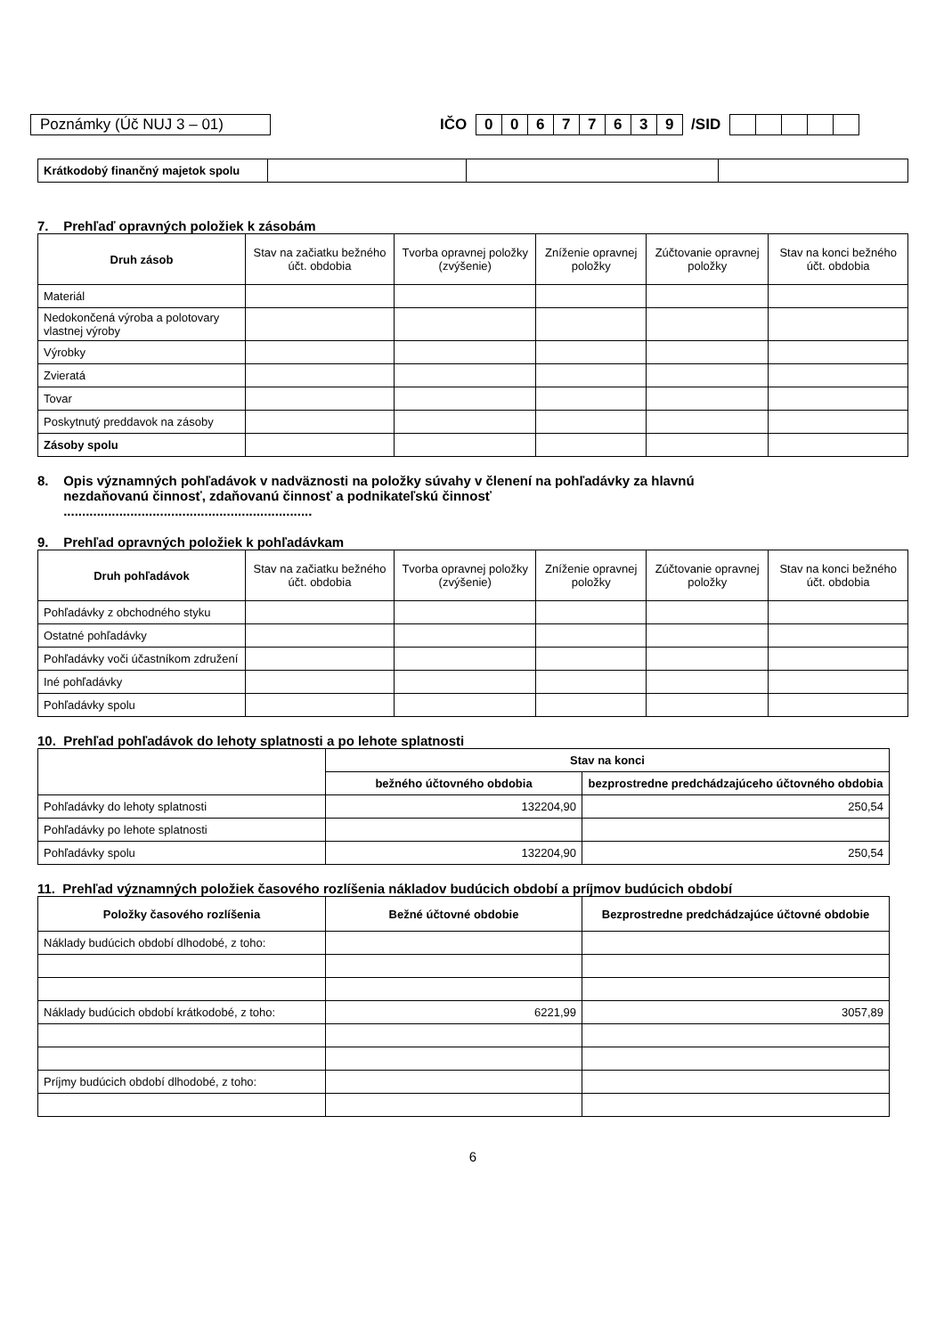Poznámky (Úč NUJ 3 – 01)
IČO 0 0677639 /SID
| Krátkodobý finančný majetok spolu | | | |
7. Prehľaď opravných položiek k zásobám
| Druh zásob | Stav na začiatku bežného účt. obdobia | Tvorba opravnej položky (zvýšenie) | Zníženie opravnej položky | Zúčtovanie opravnej položky | Stav na konci bežného účt. obdobia |
| --- | --- | --- | --- | --- | --- |
| Materiál | | | | | |
| Nedokončená výroba a polotovary vlastnej výroby | | | | | |
| Výrobky | | | | | |
| Zvieratá | | | | | |
| Tovar | | | | | |
| Poskytnutý preddavok na zásoby | | | | | |
| Zásoby spolu | | | | | |
8. Opis významných pohľadávok v nadväznosti na položky súvahy v členení na pohľadávky za hlavnú
nezdaňovanú činnosť, zdaňovanú činnosť a podnikateľskú činnosť
...................................................................
9. Prehľad opravných položiek k pohľadávkam
| Druh pohľadávok | Stav na začiatku bežného účt. obdobia | Tvorba opravnej položky (zvýšenie) | Zníženie opravnej položky | Zúčtovanie opravnej položky | Stav na konci bežného účt. obdobia |
| --- | --- | --- | --- | --- | --- |
| Pohľadávky z obchodného styku | | | | | |
| Ostatné pohľadávky | | | | | |
| Pohľadávky voči účastníkom združení | | | | | |
| Iné pohľadávky | | | | | |
| Pohľadávky spolu | | | | | |
10. Prehľad pohľadávok do lehoty splatnosti a po lehote splatnosti
| | Stav na konci | |
| | bežného účtovného obdobia | bezprostredne predchádzajúceho účtovného obdobia |
| Pohľadávky do lehoty splatnosti | 132204,90 | 250,54 |
| Pohľadávky po lehote splatnosti | | |
| Pohľadávky spolu | 132204,90 | 250,54 |
11. Prehľad významných položiek časového rozlíšenia nákladov budúcich období a príjmov budúcich období
| Položky časového rozlíšenia | Bežné účtovné obdobie | Bezprostredne predchádzajúce účtovné obdobie |
| --- | --- | --- |
| Náklady budúcich období dlhodobé, z toho: | | |
| Náklady budúcich období krátkodobé, z toho: | 6221,99 | 3057,89 |
| Príjmy budúcich období dlhodobé, z toho: | | |
6